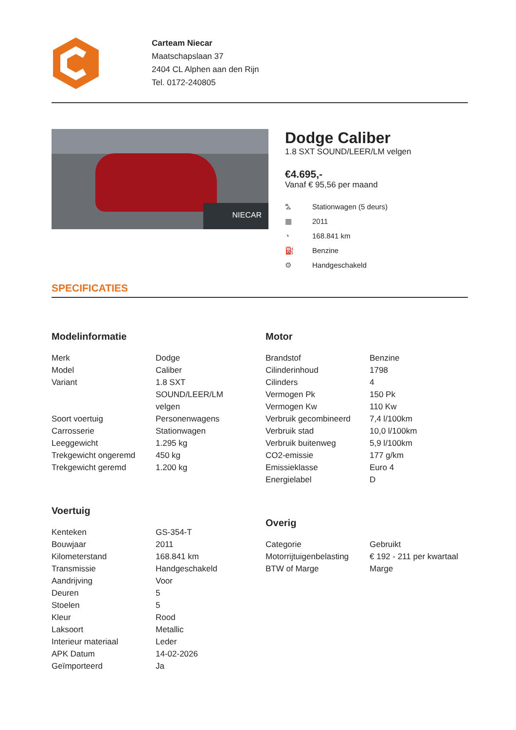Carteam Niecar
Maatschapslaan 37
2404 CL Alphen aan den Rijn
Tel. 0172-240805
NIECAR
Dodge Caliber
1.8 SXT SOUND/LEER/LM velgen
€4.695,-
Vanaf € 95,56 per maand
⛍ Stationwagen (5 deurs)
▦ 2011
◔ 168.841 km
⛽ Benzine
⚙ Handgeschakeld
SPECIFICATIES
Modelinformatie
| Merk | Dodge |
| Model | Caliber |
| Variant | 1.8 SXT SOUND/LEER/LM velgen |
| Soort voertuig | Personenwagens |
| Carrosserie | Stationwagen |
| Leeggewicht | 1.295 kg |
| Trekgewicht ongeremd | 450 kg |
| Trekgewicht geremd | 1.200 kg |
Voertuig
| Kenteken | GS-354-T |
| Bouwjaar | 2011 |
| Kilometerstand | 168.841 km |
| Transmissie | Handgeschakeld |
| Aandrijving | Voor |
| Deuren | 5 |
| Stoelen | 5 |
| Kleur | Rood |
| Laksoort | Metallic |
| Interieur materiaal | Leder |
| APK Datum | 14-02-2026 |
| Geïmporteerd | Ja |
Motor
| Brandstof | Benzine |
| Cilinderinhoud | 1798 |
| Cilinders | 4 |
| Vermogen Pk | 150 Pk |
| Vermogen Kw | 110 Kw |
| Verbruik gecombineerd | 7,4 l/100km |
| Verbruik stad | 10,0 l/100km |
| Verbruik buitenweg | 5,9 l/100km |
| CO2-emissie | 177 g/km |
| Emissieklasse | Euro 4 |
| Energielabel | D |
Overig
| Categorie | Gebruikt |
| Motorrijtuigenbelasting | € 192 - 211 per kwartaal |
| BTW of Marge | Marge |